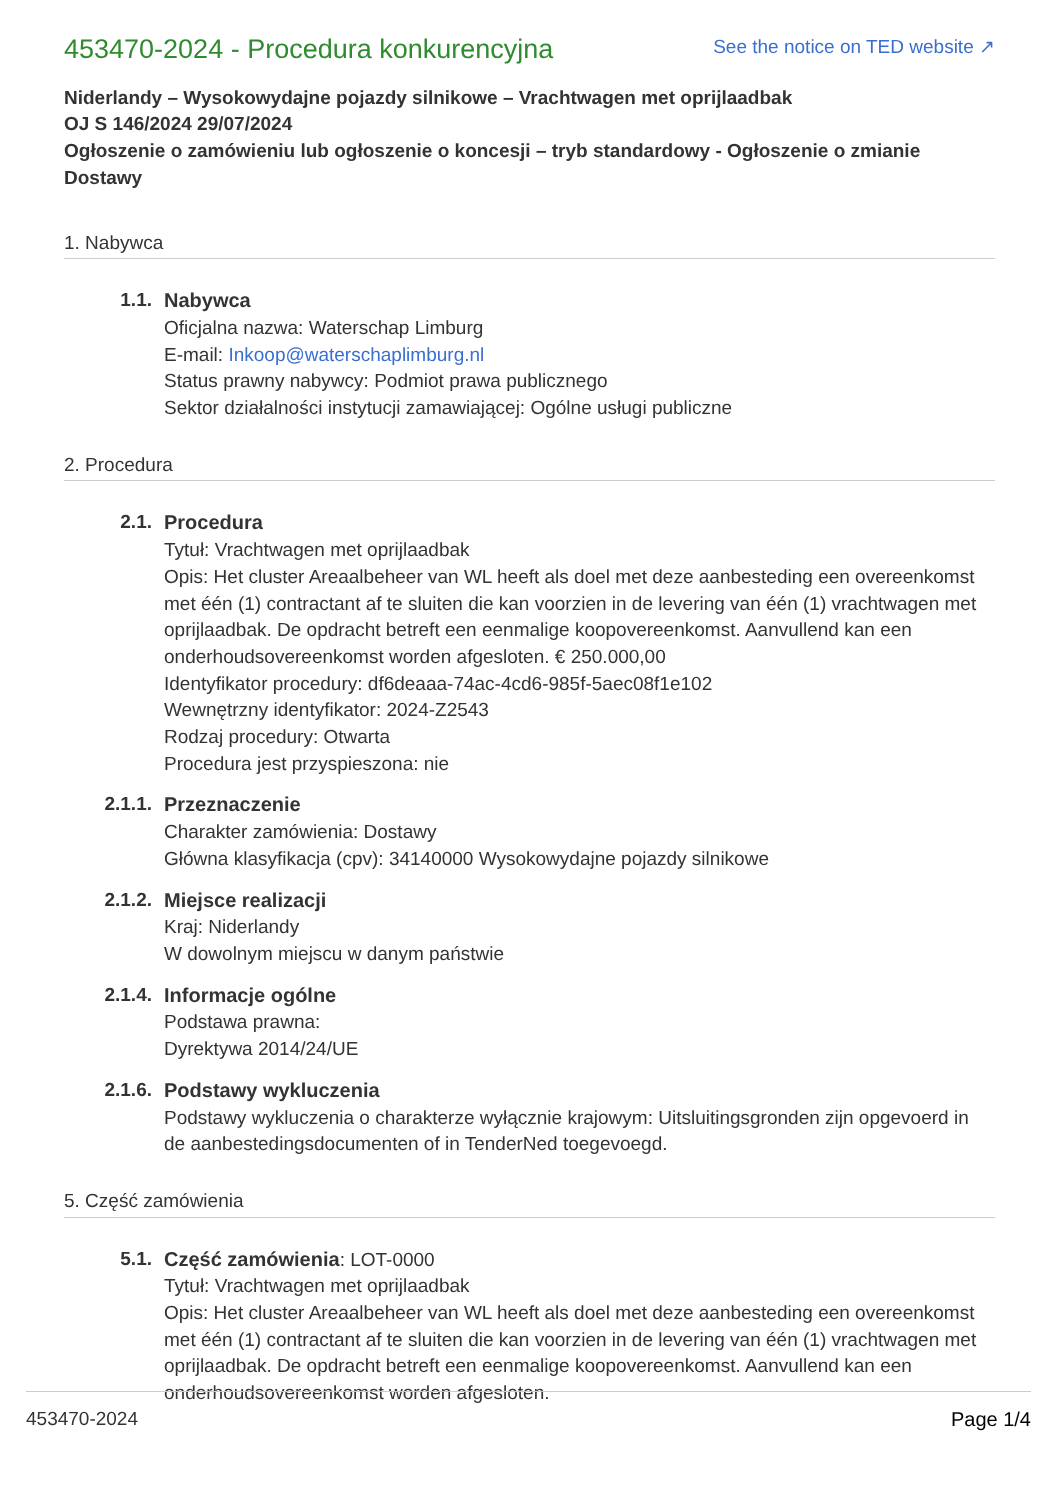453470-2024 - Procedura konkurencyjna
See the notice on TED website ↗
Niderlandy – Wysokowydajne pojazdy silnikowe – Vrachtwagen met oprijlaadbak
OJ S 146/2024 29/07/2024
Ogłoszenie o zamówieniu lub ogłoszenie o koncesji – tryb standardowy - Ogłoszenie o zmianie Dostawy
1. Nabywca
1.1. Nabywca
Oficjalna nazwa: Waterschap Limburg
E-mail: Inkoop@waterschaplimburg.nl
Status prawny nabywcy: Podmiot prawa publicznego
Sektor działalności instytucji zamawiającej: Ogólne usługi publiczne
2. Procedura
2.1. Procedura
Tytuł: Vrachtwagen met oprijlaadbak
Opis: Het cluster Areaalbeheer van WL heeft als doel met deze aanbesteding een overeenkomst met één (1) contractant af te sluiten die kan voorzien in de levering van één (1) vrachtwagen met oprijlaadbak. De opdracht betreft een eenmalige koopovereenkomst. Aanvullend kan een onderhoudsovereenkomst worden afgesloten. € 250.000,00
Identyfikator procedury: df6deaaa-74ac-4cd6-985f-5aec08f1e102
Wewnętrzny identyfikator: 2024-Z2543
Rodzaj procedury: Otwarta
Procedura jest przyspieszona: nie
2.1.1. Przeznaczenie
Charakter zamówienia: Dostawy
Główna klasyfikacja (cpv): 34140000 Wysokowydajne pojazdy silnikowe
2.1.2. Miejsce realizacji
Kraj: Niderlandy
W dowolnym miejscu w danym państwie
2.1.4. Informacje ogólne
Podstawa prawna:
Dyrektywa 2014/24/UE
2.1.6. Podstawy wykluczenia
Podstawy wykluczenia o charakterze wyłącznie krajowym: Uitsluitingsgronden zijn opgevoerd in de aanbestedingsdocumenten of in TenderNed toegevoegd.
5. Część zamówienia
5.1. Część zamówienia: LOT-0000
Tytuł: Vrachtwagen met oprijlaadbak
Opis: Het cluster Areaalbeheer van WL heeft als doel met deze aanbesteding een overeenkomst met één (1) contractant af te sluiten die kan voorzien in de levering van één (1) vrachtwagen met oprijlaadbak. De opdracht betreft een eenmalige koopovereenkomst. Aanvullend kan een onderhoudsovereenkomst worden afgesloten.
453470-2024 Page 1/4